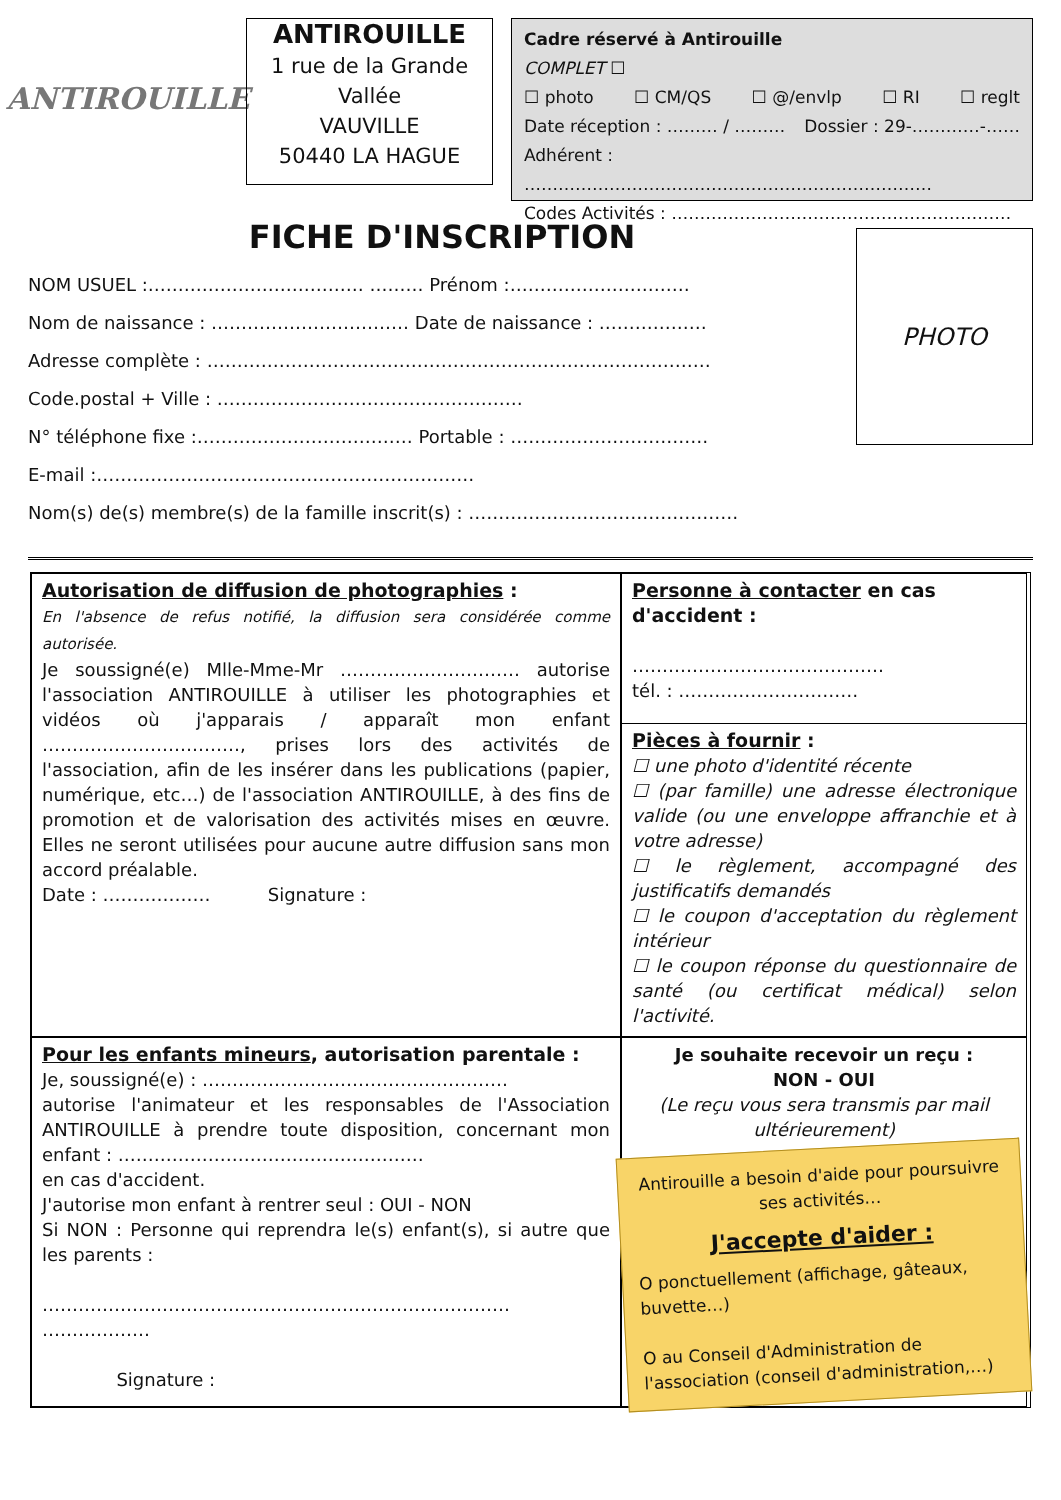ANTIROUILLE
ANTIROUILLE
1 rue de la Grande Vallée
VAUVILLE
50440 LA HAGUE
Cadre réservé à Antirouille
COMPLET ☐
☐ photo ☐ CM/QS ☐ @/envlp ☐ RI ☐ reglt
Date réception : ……… / ……… Dossier : 29-…………-……
Adhérent : ………………………………………………………………
Codes Activités : ……………………………………………………
FICHE D'INSCRIPTION
NOM USUEL :……………………………… ……… Prénom :…………………………
Nom de naissance : …………………………… Date de naissance : ………………
Adresse complète : …………………………………………………………………………
Code.postal + Ville : ……………………………………………
N° téléphone fixe :……………………………… Portable : ……………………………
E-mail :………………………………………………………
Nom(s) de(s) membre(s) de la famille inscrit(s) : ………………………………………
PHOTO
Autorisation de diffusion de photographies :
En l'absence de refus notifié, la diffusion sera considérée comme autorisée.
Je soussigné(e) Mlle-Mme-Mr ………………………… autorise l'association ANTIROUILLE à utiliser les photographies et vidéos où j'apparais / apparaît mon enfant ……………………………, prises lors des activités de l'association, afin de les insérer dans les publications (papier, numérique, etc…) de l'association ANTIROUILLE, à des fins de promotion et de valorisation des activités mises en œuvre. Elles ne seront utilisées pour aucune autre diffusion sans mon accord préalable.
Date : ……………… Signature :
Personne à contacter en cas d'accident :
……………………………………
tél. : …………………………
Pièces à fournir :
☐ une photo d'identité récente
☐ (par famille) une adresse électronique valide (ou une enveloppe affranchie et à votre adresse)
☐ le règlement, accompagné des justificatifs demandés
☐ le coupon d'acceptation du règlement intérieur
☐ le coupon réponse du questionnaire de santé (ou certificat médical) selon l'activité.
Pour les enfants mineurs, autorisation parentale :
Je, soussigné(e) : ……………………………………………
autorise l'animateur et les responsables de l'Association ANTIROUILLE à prendre toute disposition, concernant mon enfant : ……………………………………………
en cas d'accident.
J'autorise mon enfant à rentrer seul : OUI - NON
Si NON : Personne qui reprendra le(s) enfant(s), si autre que les parents :
……………………………………………………………………
………………
Signature :
Je souhaite recevoir un reçu :
NON - OUI
(Le reçu vous sera transmis par mail ultérieurement)
Antirouille a besoin d'aide pour poursuivre ses activités…
J'accepte d'aider :
O ponctuellement (affichage, gâteaux, buvette…)
O au Conseil d'Administration de l'association (conseil d'administration,…)